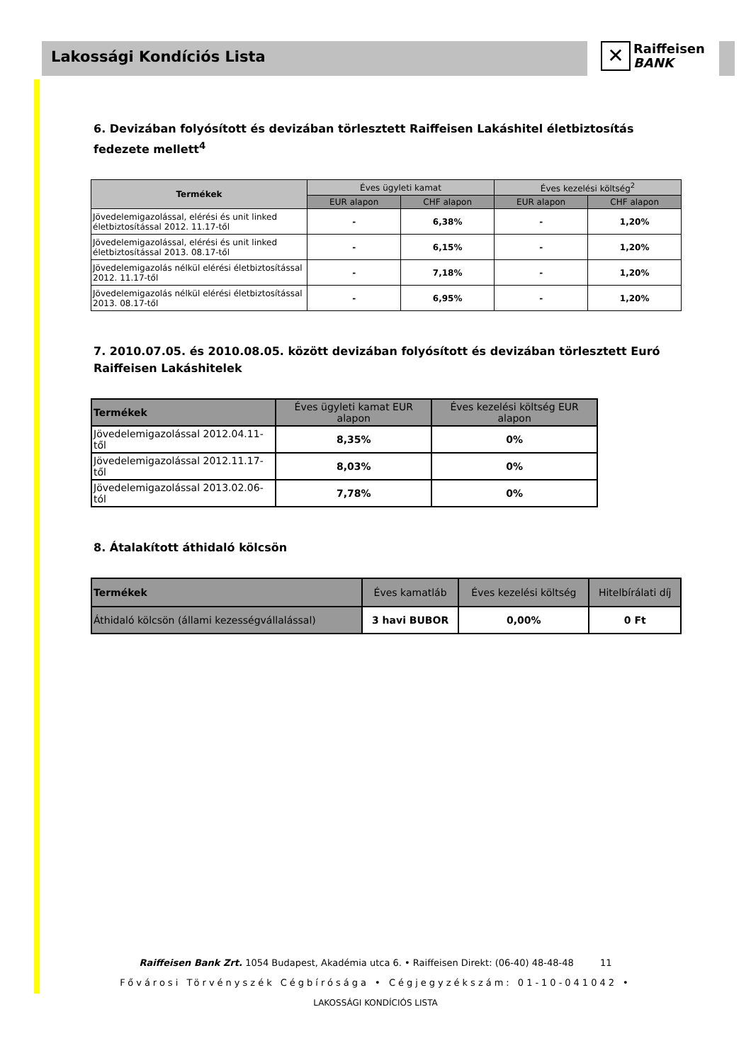Lakossági Kondíciós Lista
✕ Raiffeisen
BANK
6. Devizában folyósított és devizában törlesztett Raiffeisen Lakáshitel életbiztosítás fedezete mellett<sup>4</sup>
| Termékek | Éves ügyleti kamat | | Éves kezelési költség<sup>2</sup> | |
| --- | --- | --- | --- | --- |
| | EUR alapon | CHF alapon | EUR alapon | CHF alapon |
| Jövedelemigazolással, elérési és unit linked életbiztosítással 2012. 11.17-től | - | 6,38% | - | 1,20% |
| Jövedelemigazolással, elérési és unit linked életbiztosítással 2013. 08.17-től | - | 6,15% | - | 1,20% |
| Jövedelemigazolás nélkül elérési életbiztosítással 2012. 11.17-től | - | 7,18% | - | 1,20% |
| Jövedelemigazolás nélkül elérési életbiztosítással 2013. 08.17-től | - | 6,95% | - | 1,20% |
7. 2010.07.05. és 2010.08.05. között devizában folyósított és devizában törlesztett Euró Raiffeisen Lakáshitelek
| Termékek | Éves ügyleti kamat EUR alapon | Éves kezelési költség EUR alapon |
| --- | --- | --- |
| Jövedelemigazolással 2012.04.11-től | 8,35% | 0% |
| Jövedelemigazolással 2012.11.17-től | 8,03% | 0% |
| Jövedelemigazolással 2013.02.06-tól | 7,78% | 0% |
8. Átalakított áthidaló kölcsön
| Termékek | Éves kamatláb | Éves kezelési költség | Hitelbírálati díj |
| --- | --- | --- | --- |
| Áthidaló kölcsön (állami kezességvállalással) | 3 havi BUBOR | 0,00% | 0 Ft |
Raiffeisen Bank Zrt. 1054 Budapest, Akadémia utca 6. • Raiffeisen Direkt: (06-40) 48-48-48 11
Fővárosi Törvényszék Cégbírósága • Cégjegyzékszám: 01-10-041042 •
LAKOSSÁGI KONDÍCIÓS LISTA